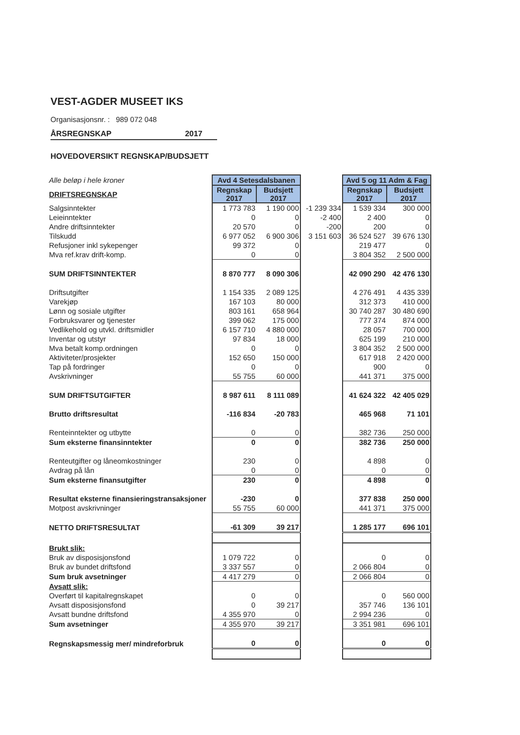VEST-AGDER MUSEET IKS
Organisasjonsnr. : 989 072 048
ÅRSREGNSKAP 2017
HOVEDOVERSIKT REGNSKAP/BUDSJETT
| Alle beløp i hele kroner | Avd 4 Setesdalsbanen | | | Avd 5 og 11 Adm & Fag | |
| DRIFTSREGNSKAP | Regnskap 2017 | Budsjett 2017 | | Regnskap 2017 | Budsjett 2017 |
| Salgsinntekter | 1 773 783 | 1 190 000 | -1 239 334 | 1 539 334 | 300 000 |
| Leieinntekter | 0 | 0 | -2 400 | 2 400 | 0 |
| Andre driftsinntekter | 20 570 | 0 | -200 | 200 | 0 |
| Tilskudd | 6 977 052 | 6 900 306 | 3 151 603 | 36 524 527 | 39 676 130 |
| Refusjoner inkl sykepenger | 99 372 | 0 | | 219 477 | 0 |
| Mva ref.krav drift-komp. | 0 | 0 | | 3 804 352 | 2 500 000 |
| SUM DRIFTSINNTEKTER | 8 870 777 | 8 090 306 | | 42 090 290 | 42 476 130 |
| Driftsutgifter | 1 154 335 | 2 089 125 | | 4 276 491 | 4 435 339 |
| Varekjøp | 167 103 | 80 000 | | 312 373 | 410 000 |
| Lønn og sosiale utgifter | 803 161 | 658 964 | | 30 740 287 | 30 480 690 |
| Forbruksvarer og tjenester | 399 062 | 175 000 | | 777 374 | 874 000 |
| Vedlikehold og utvkl. driftsmidler | 6 157 710 | 4 880 000 | | 28 057 | 700 000 |
| Inventar og utstyr | 97 834 | 18 000 | | 625 199 | 210 000 |
| Mva betalt komp.ordningen | 0 | 0 | | 3 804 352 | 2 500 000 |
| Aktiviteter/prosjekter | 152 650 | 150 000 | | 617 918 | 2 420 000 |
| Tap på fordringer | 0 | 0 | | 900 | 0 |
| Avskrivninger | 55 755 | 60 000 | | 441 371 | 375 000 |
| SUM DRIFTSUTGIFTER | 8 987 611 | 8 111 089 | | 41 624 322 | 42 405 029 |
| Brutto driftsresultat | -116 834 | -20 783 | | 465 968 | 71 101 |
| Renteinntekter og utbytte | 0 | 0 | | 382 736 | 250 000 |
| Sum eksterne finansinntekter | 0 | 0 | | 382 736 | 250 000 |
| Renteutgifter og låneomkostninger | 230 | 0 | | 4 898 | 0 |
| Avdrag på lån | 0 | 0 | | 0 | 0 |
| Sum eksterne finansutgifter | 230 | 0 | | 4 898 | 0 |
| Resultat eksterne finansieringstransaksjoner | -230 | 0 | | 377 838 | 250 000 |
| Motpost avskrivninger | 55 755 | 60 000 | | 441 371 | 375 000 |
| NETTO DRIFTSRESULTAT | -61 309 | 39 217 | | 1 285 177 | 696 101 |
| Brukt slik: | | | | | |
| Bruk av disposisjonsfond | 1 079 722 | 0 | | 0 | 0 |
| Bruk av bundet driftsfond | 3 337 557 | 0 | | 2 066 804 | 0 |
| Sum bruk avsetninger | 4 417 279 | 0 | | 2 066 804 | 0 |
| Avsatt slik: | | | | | |
| Overført til kapitalregnskapet | 0 | 0 | | 0 | 560 000 |
| Avsatt disposisjonsfond | 0 | 39 217 | | 357 746 | 136 101 |
| Avsatt bundne driftsfond | 4 355 970 | 0 | | 2 994 236 | 0 |
| Sum avsetninger | 4 355 970 | 39 217 | | 3 351 981 | 696 101 |
| Regnskapsmessig mer/ mindreforbruk | 0 | 0 | | 0 | 0 |